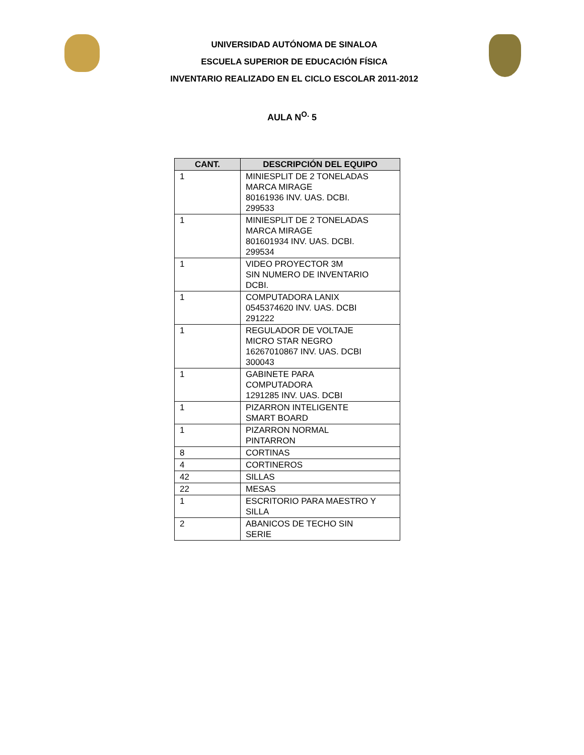UNIVERSIDAD AUTÓNOMA DE SINALOA
ESCUELA SUPERIOR DE EDUCACIÓN FÍSICA
INVENTARIO REALIZADO EN EL CICLO ESCOLAR 2011-2012
AULA N<sup>O.</sup> 5
| CANT. | DESCRIPCIÓN DEL EQUIPO |
| --- | --- |
| 1 | MINIESPLIT DE 2 TONELADAS MARCA MIRAGE 80161936 INV. UAS. DCBI. 299533 |
| 1 | MINIESPLIT DE 2 TONELADAS MARCA MIRAGE 801601934 INV. UAS. DCBI. 299534 |
| 1 | VIDEO PROYECTOR 3M SIN NUMERO DE INVENTARIO DCBI. |
| 1 | COMPUTADORA LANIX 0545374620 INV. UAS. DCBI 291222 |
| 1 | REGULADOR DE VOLTAJE MICRO STAR NEGRO 16267010867 INV. UAS. DCBI 300043 |
| 1 | GABINETE PARA COMPUTADORA 1291285 INV. UAS. DCBI |
| 1 | PIZARRON INTELIGENTE SMART BOARD |
| 1 | PIZARRON NORMAL PINTARRON |
| 8 | CORTINAS |
| 4 | CORTINEROS |
| 42 | SILLAS |
| 22 | MESAS |
| 1 | ESCRITORIO PARA MAESTRO Y SILLA |
| 2 | ABANICOS DE TECHO SIN SERIE |